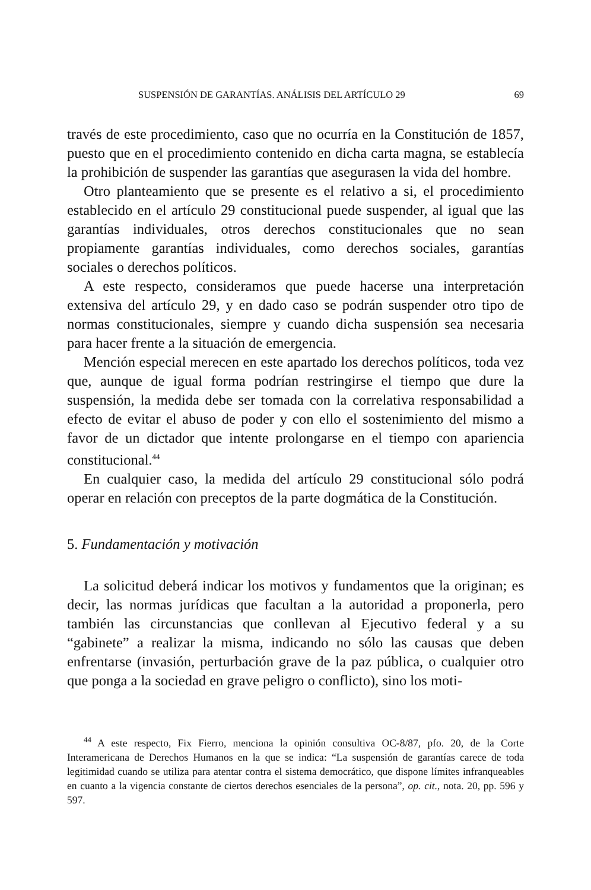SUSPENSIÓN DE GARANTÍAS. ANÁLISIS DEL ARTÍCULO 29 69
través de este procedimiento, caso que no ocurría en la Constitución de 1857, puesto que en el procedimiento contenido en dicha carta magna, se establecía la prohibición de suspender las garantías que asegurasen la vida del hombre.
Otro planteamiento que se presente es el relativo a si, el procedimiento establecido en el artículo 29 constitucional puede suspender, al igual que las garantías individuales, otros derechos constitucionales que no sean propiamente garantías individuales, como derechos sociales, garantías sociales o derechos políticos.
A este respecto, consideramos que puede hacerse una interpretación extensiva del artículo 29, y en dado caso se podrán suspender otro tipo de normas constitucionales, siempre y cuando dicha suspensión sea necesaria para hacer frente a la situación de emergencia.
Mención especial merecen en este apartado los derechos políticos, toda vez que, aunque de igual forma podrían restringirse el tiempo que dure la suspensión, la medida debe ser tomada con la correlativa responsabilidad a efecto de evitar el abuso de poder y con ello el sostenimiento del mismo a favor de un dictador que intente prolongarse en el tiempo con apariencia constitucional.<sup>44</sup>
En cualquier caso, la medida del artículo 29 constitucional sólo podrá operar en relación con preceptos de la parte dogmática de la Constitución.
5. Fundamentación y motivación
La solicitud deberá indicar los motivos y fundamentos que la originan; es decir, las normas jurídicas que facultan a la autoridad a proponerla, pero también las circunstancias que conllevan al Ejecutivo federal y a su “gabinete” a realizar la misma, indicando no sólo las causas que deben enfrentarse (invasión, perturbación grave de la paz pública, o cualquier otro que ponga a la sociedad en grave peligro o conflicto), sino los moti-
<sup>44</sup> A este respecto, Fix Fierro, menciona la opinión consultiva OC-8/87, pfo. 20, de la Corte Interamericana de Derechos Humanos en la que se indica: “La suspensión de garantías carece de toda legitimidad cuando se utiliza para atentar contra el sistema democrático, que dispone límites infranqueables en cuanto a la vigencia constante de ciertos derechos esenciales de la persona”, op. cit., nota. 20, pp. 596 y 597.